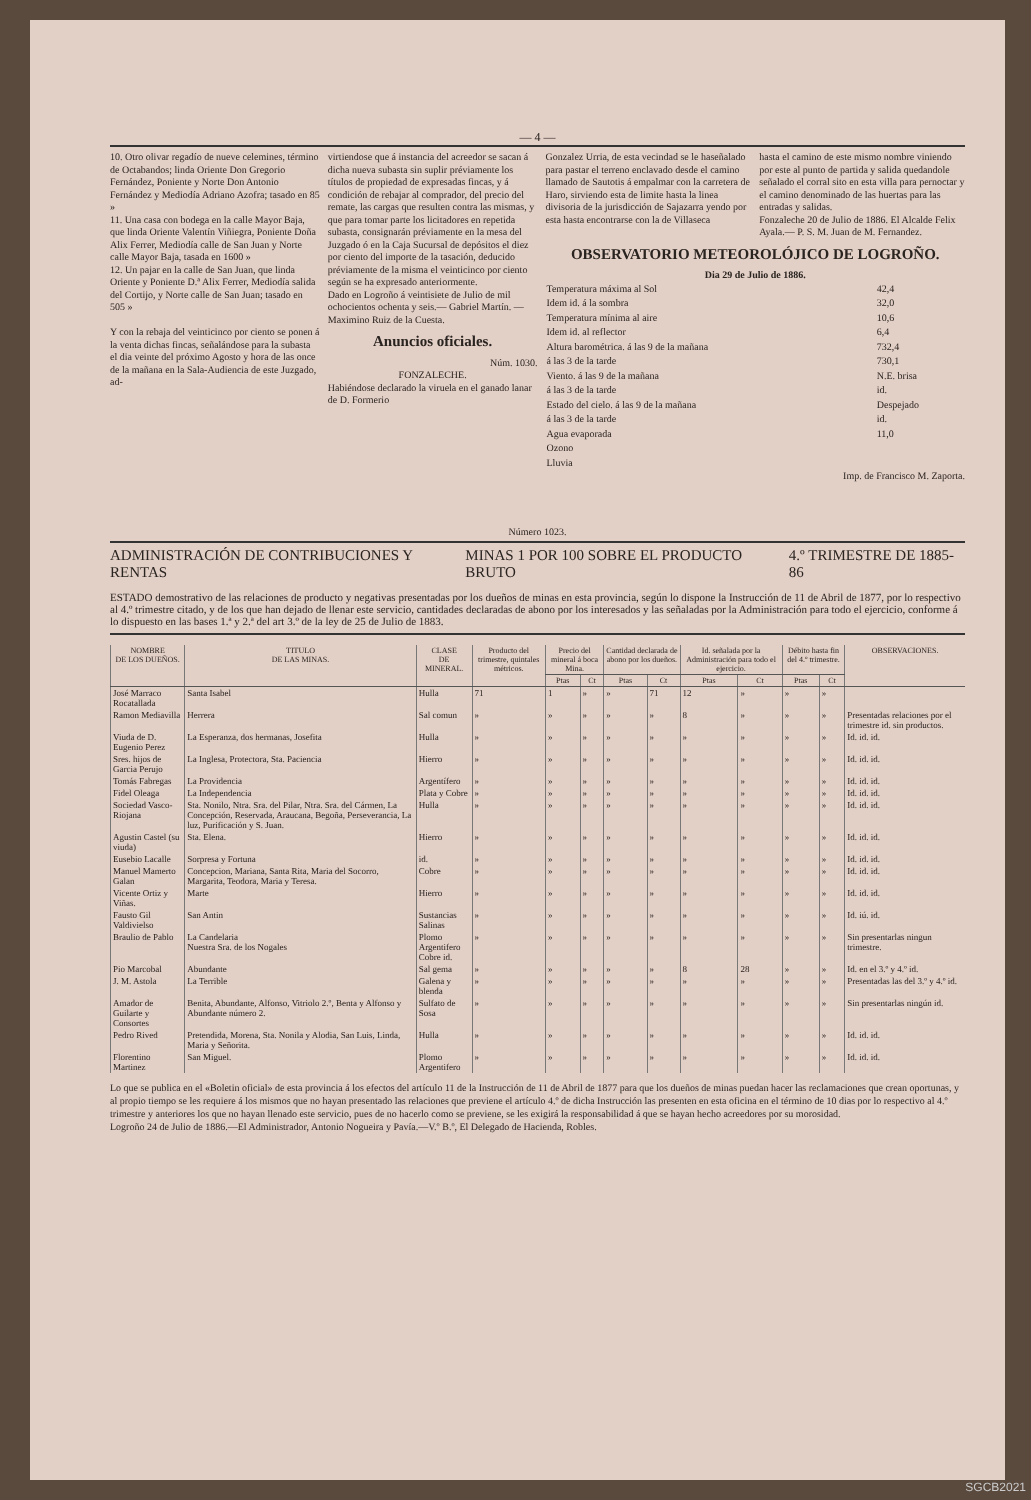— 4 —
10. Otro olivar regadío de nueve celemines, término de Octabandos; linda Oriente Don Gregorio Fernández, Poniente y Norte Don Antonio Fernández y Mediodía Adriano Azofra; tasado en 85 »
11. Una casa con bodega en la calle Mayor Baja, que linda Oriente Valentín Viñiegra, Poniente Doña Alix Ferrer, Mediodía calle de San Juan y Norte calle Mayor Baja, tasada en 1600 »
12. Un pajar en la calle de San Juan, que linda Oriente y Poniente D.ª Alix Ferrer, Mediodía salida del Cortijo, y Norte calle de San Juan; tasado en 505 »
Y con la rebaja del veinticinco por ciento se ponen á la venta dichas fincas, señalándose para la subasta el dia veinte del próximo Agosto y hora de las once de la mañana en la Sala-Audiencia de este Juzgado, ad-
virtiendose que á instancia del acreedor se sacan á dicha nueva subasta sin suplir préviamente los títulos de propiedad de expresadas fincas, y á condición de rebajar al comprador, del precio del remate, las cargas que resulten contra las mismas, y que para tomar parte los licitadores en repetida subasta, consignarán préviamente en la mesa del Juzgado ó en la Caja Sucursal de depósitos el diez por ciento del importe de la tasación, deducido préviamente de la misma el veinticinco por ciento según se ha expresado anteriormente.
Dado en Logroño á veintisiete de Julio de mil ochocientos ochenta y seis.— Gabriel Martín. — Maximino Ruiz de la Cuesta.
Anuncios oficiales.
Núm. 1030.
FONZALECHE.
Habiéndose declarado la viruela en el ganado lanar de D. Formerio
Gonzalez Urria, de esta vecindad se le haseñalado para pastar el terreno enclavado desde el camino llamado de Sautotis á empalmar con la carretera de Haro, sirviendo esta de limite hasta la linea divisoria de la jurisdicción de Sajazarra yendo por esta hasta encontrarse con la de Villaseca
hasta el camino de este mismo nombre viniendo por este al punto de partida y salida quedandole señalado el corral sito en esta villa para pernoctar y el camino denominado de las huertas para las entradas y salidas.
Fonzaleche 20 de Julio de 1886. El Alcalde Felix Ayala.— P. S. M. Juan de M. Fernandez.
OBSERVATORIO METEOROLÓJICO DE LOGROÑO.
Dia 29 de Julio de 1886.
| Temperatura máxima al Sol | 42,4 |
| Idem id. á la sombra | 32,0 |
| Temperatura mínima al aire | 10,6 |
| Idem id. al reflector | 6,4 |
| Altura barométrica. á las 9 de la mañana | 732,4 |
| á las 3 de la tarde | 730,1 |
| Viento. á las 9 de la mañana | N.E. brisa |
| á las 3 de la tarde | id. |
| Estado del cielo. á las 9 de la mañana | Despejado |
| á las 3 de la tarde | id. |
| Agua evaporada | 11,0 |
| Ozono | |
| Lluvia | |
Imp. de Francisco M. Zaporta.
Número 1023.
ADMINISTRACIÓN DE CONTRIBUCIONES Y RENTAS MINAS 1 POR 100 SOBRE EL PRODUCTO BRUTO 4.º TRIMESTRE DE 1885-86
ESTADO demostrativo de las relaciones de producto y negativas presentadas por los dueños de minas en esta provincia, según lo dispone la Instrucción de 11 de Abril de 1877, por lo respectivo al 4.º trimestre citado, y de los que han dejado de llenar este servicio, cantidades declaradas de abono por los interesados y las señaladas por la Administración para todo el ejercicio, conforme á lo dispuesto en las bases 1.ª y 2.ª del art 3.º de la ley de 25 de Julio de 1883.
| NOMBRE DE LOS DUEÑOS. | TITULO DE LAS MINAS. | CLASE DE MINERAL. | Producto del trimestre, quintales métricos. | Precio del mineral á boca Mina. | | Cantidad declarada de abono por los dueños. | | Id. señalada por la Administración para todo el ejercicio. | | Débito hasta fin del 4.º trimestre. | | OBSERVACIONES. |
| --- | --- | --- | --- | --- | --- | --- | --- | --- | --- | --- | --- | --- |
| | | | | Ptas | Ct | Ptas | Ct | Ptas | Ct | Ptas | Ct | |
| José Marraco Rocatallada | Santa Isabel | Hulla | 71 | 1 | » | » | 71 | 12 | » | » | » | |
| Ramon Mediavilla | Herrera | Sal comun | » | » | » | » | » | 8 | » | » | » | Presentadas relaciones por el trimestre id. sin productos. |
| Viuda de D. Eugenio Perez | La Esperanza, dos hermanas, Josefita | Hulla | » | » | » | » | » | » | » | » | » | Id. id. id. |
| Sres. hijos de Garcia Perujo | La Inglesa, Protectora, Sta. Paciencia | Hierro | » | » | » | » | » | » | » | » | » | Id. id. id. |
| Tomás Fabregas | La Providencia | Argentífero | » | » | » | » | » | » | » | » | » | Id. id. id. |
| Fidel Oleaga | La Independencia | Plata y Cobre | » | » | » | » | » | » | » | » | » | Id. id. id. |
| Sociedad Vasco-Riojana | Sta. Nonilo, Ntra. Sra. del Pilar, Ntra. Sra. del Cármen, La Concepción, Reservada, Araucana, Begoña, Perseverancia, La luz, Purificación y S. Juan. | Hulla | » | » | » | » | » | » | » | » | » | Id. id. id. |
| Agustin Castel (su viuda) | Sta. Elena. | Hierro | » | » | » | » | » | » | » | » | » | Id. id. id. |
| Eusebio Lacalle | Sorpresa y Fortuna | id. | » | » | » | » | » | » | » | » | » | Id. id. id. |
| Manuel Mamerto Galan | Concepcion, Mariana, Santa Rita, Maria del Socorro, Margarita, Teodora, Maria y Teresa. | Cobre | » | » | » | » | » | » | » | » | » | Id. id. id. |
| Vicente Ortiz y Viñas. | Marte | Hierro | » | » | » | » | » | » | » | » | » | Id. id. id. |
| Fausto Gil Valdivielso | San Antin | Sustancias Salinas | » | » | » | » | » | » | » | » | » | Id. iú. id. |
| Braulio de Pablo | La Candelaria Nuestra Sra. de los Nogales | Plomo Argentifero Cobre id. | » | » | » | » | » | » | » | » | » | Sin presentarlas ningun trimestre. |
| Pio Marcobal | Abundante | Sal gema | » | » | » | » | » | 8 | 28 | » | » | Id. en el 3.º y 4.º id. |
| J. M. Astola | La Terrible | Galena y blenda | » | » | » | » | » | » | » | » | » | Presentadas las del 3.º y 4.º id. |
| Amador de Guilarte y Consortes | Benita, Abundante, Alfonso, Vitriolo 2.º, Benta y Alfonso y Abundante número 2. | Sulfato de Sosa | » | » | » | » | » | » | » | » | » | Sin presentarlas ningún id. |
| Pedro Rived | Pretendida, Morena, Sta. Nonila y Alodia, San Luis, Linda, Maria y Señorita. | Hulla | » | » | » | » | » | » | » | » | » | Id. id. id. |
| Florentino Martinez | San Miguel. | Plomo Argentifero | » | » | » | » | » | » | » | » | » | Id. id. id. |
Lo que se publica en el «Boletin oficial» de esta provincia á los efectos del artículo 11 de la Instrucción de 11 de Abril de 1877 para que los dueños de minas puedan hacer las reclamaciones que crean oportunas, y al propio tiempo se les requiere á los mismos que no hayan presentado las relaciones que previene el artículo 4.º de dicha Instrucción las presenten en esta oficina en el término de 10 dias por lo respectivo al 4.º trimestre y anteriores los que no hayan llenado este servicio, pues de no hacerlo como se previene, se les exigirá la responsabilidad á que se hayan hecho acreedores por su morosidad.
Logroño 24 de Julio de 1886.—El Administrador, Antonio Nogueira y Pavía.—V.º B.º, El Delegado de Hacienda, Robles.
SGCB2021